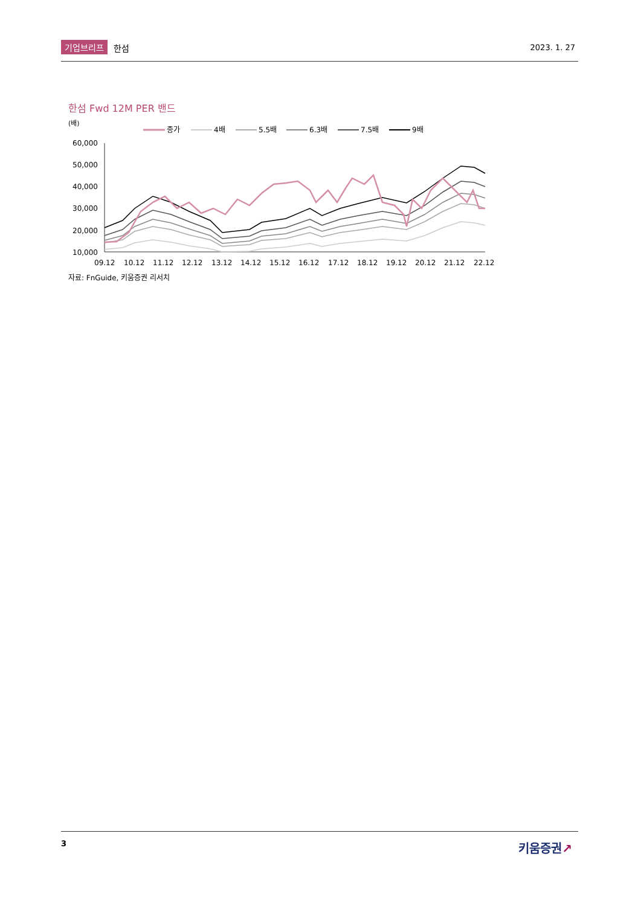기업브리프 한섬 2023. 1. 27
한섬 Fwd 12M PER 밴드
(배)
종가
4배
5.5배
6.3배
7.5배
9배
60,000
50,000
40,000
30,000
20,000
10,000
09.12
10.12
11.12
12.12
13.12
14.12
15.12
16.12
17.12
18.12
19.12
20.12
21.12
22.12
자료: FnGuide, 키움증권 리서치
3 키움증권↗